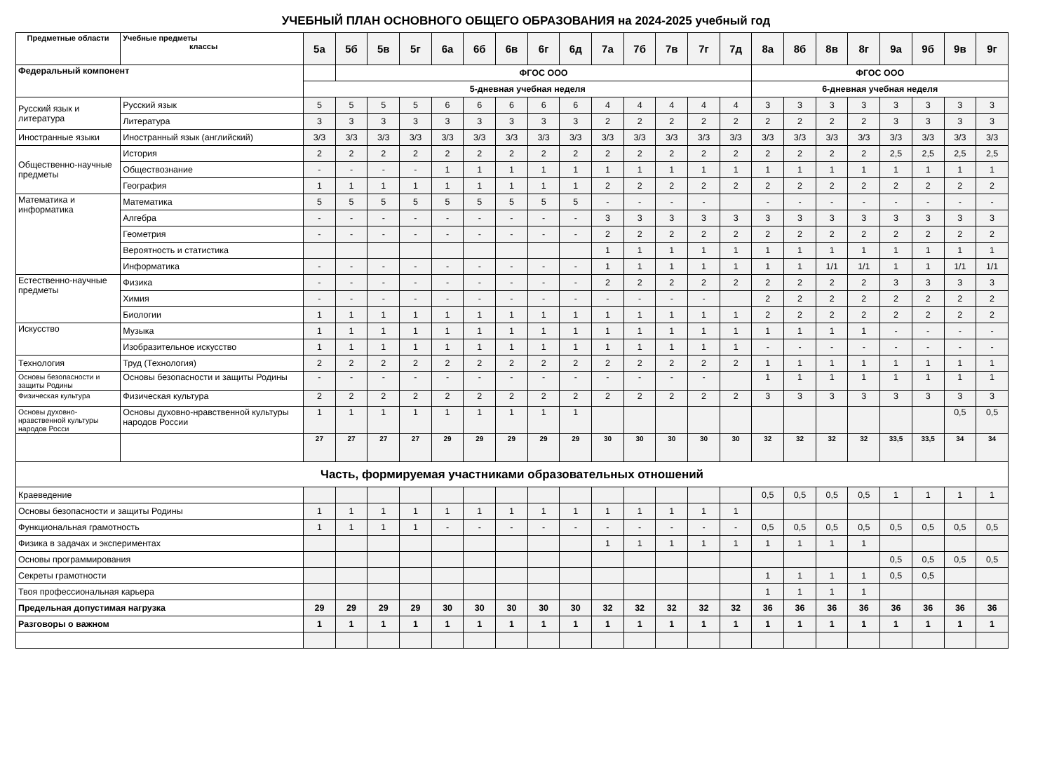УЧЕБНЫЙ ПЛАН ОСНОВНОГО ОБЩЕГО ОБРАЗОВАНИЯ на 2024-2025 учебный год
| Предметные области | Учебные предметы классы | 5а | 5б | 5в | 5г | 6а | 6б | 6в | 6г | 6д | 7а | 7б | 7в | 7г | 7д | 8а | 8б | 8в | 8г | 9а | 9б | 9в | 9г |
| --- | --- | --- | --- | --- | --- | --- | --- | --- | --- | --- | --- | --- | --- | --- | --- | --- | --- | --- | --- | --- | --- | --- | --- |
| Федеральный компонент | | | ФГОС ООО | | | | | | | | | | | | | ФГОС ООО | | | | | | | |
| | | 5-дневная учебная неделя | | | | | | | | | | | | | | 6-дневная учебная неделя | | | | | | | |
| Русский язык и литература | Русский язык | 5 | 5 | 5 | 5 | 6 | 6 | 6 | 6 | 6 | 4 | 4 | 4 | 4 | 4 | 3 | 3 | 3 | 3 | 3 | 3 | 3 | 3 |
| | Литература | 3 | 3 | 3 | 3 | 3 | 3 | 3 | 3 | 3 | 2 | 2 | 2 | 2 | 2 | 2 | 2 | 2 | 2 | 3 | 3 | 3 | 3 |
| Иностранные языки | Иностранный язык (английский) | 3/3 | 3/3 | 3/3 | 3/3 | 3/3 | 3/3 | 3/3 | 3/3 | 3/3 | 3/3 | 3/3 | 3/3 | 3/3 | 3/3 | 3/3 | 3/3 | 3/3 | 3/3 | 3/3 | 3/3 | 3/3 | 3/3 |
| Общественно-научные предметы | История | 2 | 2 | 2 | 2 | 2 | 2 | 2 | 2 | 2 | 2 | 2 | 2 | 2 | 2 | 2 | 2 | 2 | 2 | 2,5 | 2,5 | 2,5 | 2,5 |
| | Обществознание | - | - | - | - | 1 | 1 | 1 | 1 | 1 | 1 | 1 | 1 | 1 | 1 | 1 | 1 | 1 | 1 | 1 | 1 | 1 | 1 |
| | География | 1 | 1 | 1 | 1 | 1 | 1 | 1 | 1 | 1 | 2 | 2 | 2 | 2 | 2 | 2 | 2 | 2 | 2 | 2 | 2 | 2 | 2 |
| Математика и информатика | Математика | 5 | 5 | 5 | 5 | 5 | 5 | 5 | 5 | 5 | - | - | - | - | | - | - | - | - | - | - | - | - |
| | Алгебра | - | - | - | - | - | - | - | - | - | 3 | 3 | 3 | 3 | 3 | 3 | 3 | 3 | 3 | 3 | 3 | 3 | 3 |
| | Геометрия | - | - | - | - | - | - | - | - | - | 2 | 2 | 2 | 2 | 2 | 2 | 2 | 2 | 2 | 2 | 2 | 2 | 2 |
| | Вероятность и статистика | | | | | | | | | | 1 | 1 | 1 | 1 | 1 | 1 | 1 | 1 | 1 | 1 | 1 | 1 | 1 |
| | Информатика | - | - | - | - | - | - | - | - | - | 1 | 1 | 1 | 1 | 1 | 1 | 1 | 1/1 | 1/1 | 1 | 1 | 1/1 | 1/1 |
| Естественно-научные предметы | Физика | - | - | - | - | - | - | - | - | - | 2 | 2 | 2 | 2 | 2 | 2 | 2 | 2 | 2 | 3 | 3 | 3 | 3 |
| | Химия | - | - | - | - | - | - | - | - | - | - | - | - | - | | 2 | 2 | 2 | 2 | 2 | 2 | 2 | 2 |
| | Биологии | 1 | 1 | 1 | 1 | 1 | 1 | 1 | 1 | 1 | 1 | 1 | 1 | 1 | 1 | 2 | 2 | 2 | 2 | 2 | 2 | 2 | 2 |
| Искусство | Музыка | 1 | 1 | 1 | 1 | 1 | 1 | 1 | 1 | 1 | 1 | 1 | 1 | 1 | 1 | 1 | 1 | 1 | 1 | - | - | - | - |
| | Изобразительное искусство | 1 | 1 | 1 | 1 | 1 | 1 | 1 | 1 | 1 | 1 | 1 | 1 | 1 | 1 | - | - | - | - | - | - | - | - |
| Технология | Труд (Технология) | 2 | 2 | 2 | 2 | 2 | 2 | 2 | 2 | 2 | 2 | 2 | 2 | 2 | 2 | 1 | 1 | 1 | 1 | 1 | 1 | 1 | 1 |
| Основы безопасности и защиты Родины | Основы безопасности и защиты Родины | - | - | - | - | - | - | - | - | - | - | - | - | - | | 1 | 1 | 1 | 1 | 1 | 1 | 1 | 1 |
| Физическая культура | Физическая культура | 2 | 2 | 2 | 2 | 2 | 2 | 2 | 2 | 2 | 2 | 2 | 2 | 2 | 2 | 3 | 3 | 3 | 3 | 3 | 3 | 3 | 3 |
| Основы духовно-нравственной культуры народов Росси | Основы духовно-нравственной культуры народов России | 1 | 1 | 1 | 1 | 1 | 1 | 1 | 1 | 1 | | | | | | | | | | | | 0,5 | 0,5 |
| | | 27 | 27 | 27 | 27 | 29 | 29 | 29 | 29 | 29 | 30 | 30 | 30 | 30 | 30 | 32 | 32 | 32 | 32 | 33,5 | 33,5 | 34 | 34 |
| Часть, формируемая участниками образовательных отношений | | | | | | | | | | | | | | | | | | | | | | | |
| Краеведение | | | | | | | | | | | | | | | | 0,5 | 0,5 | 0,5 | 0,5 | 1 | 1 | 1 | 1 |
| Основы безопасности и защиты Родины | | 1 | 1 | 1 | 1 | 1 | 1 | 1 | 1 | 1 | 1 | 1 | 1 | 1 | 1 | | | | | | | | |
| Функциональная грамотность | | 1 | 1 | 1 | 1 | - | - | - | - | - | - | - | - | - | - | 0,5 | 0,5 | 0,5 | 0,5 | 0,5 | 0,5 | 0,5 | 0,5 |
| Физика в задачах и экспериментах | | | | | | | | | | | 1 | 1 | 1 | 1 | 1 | 1 | 1 | 1 | 1 | | | | |
| Основы программирования | | | | | | | | | | | | | | | | | | | | 0,5 | 0,5 | 0,5 | 0,5 |
| Секреты грамотности | | | | | | | | | | | | | | | | 1 | 1 | 1 | 1 | 0,5 | 0,5 | | |
| Твоя профессиональная карьера | | | | | | | | | | | | | | | | 1 | 1 | 1 | 1 | | | | |
| Предельная допустимая нагрузка | | 29 | 29 | 29 | 29 | 30 | 30 | 30 | 30 | 30 | 32 | 32 | 32 | 32 | 32 | 36 | 36 | 36 | 36 | 36 | 36 | 36 | 36 |
| Разговоры о важном | | 1 | 1 | 1 | 1 | 1 | 1 | 1 | 1 | 1 | 1 | 1 | 1 | 1 | 1 | 1 | 1 | 1 | 1 | 1 | 1 | 1 | 1 |